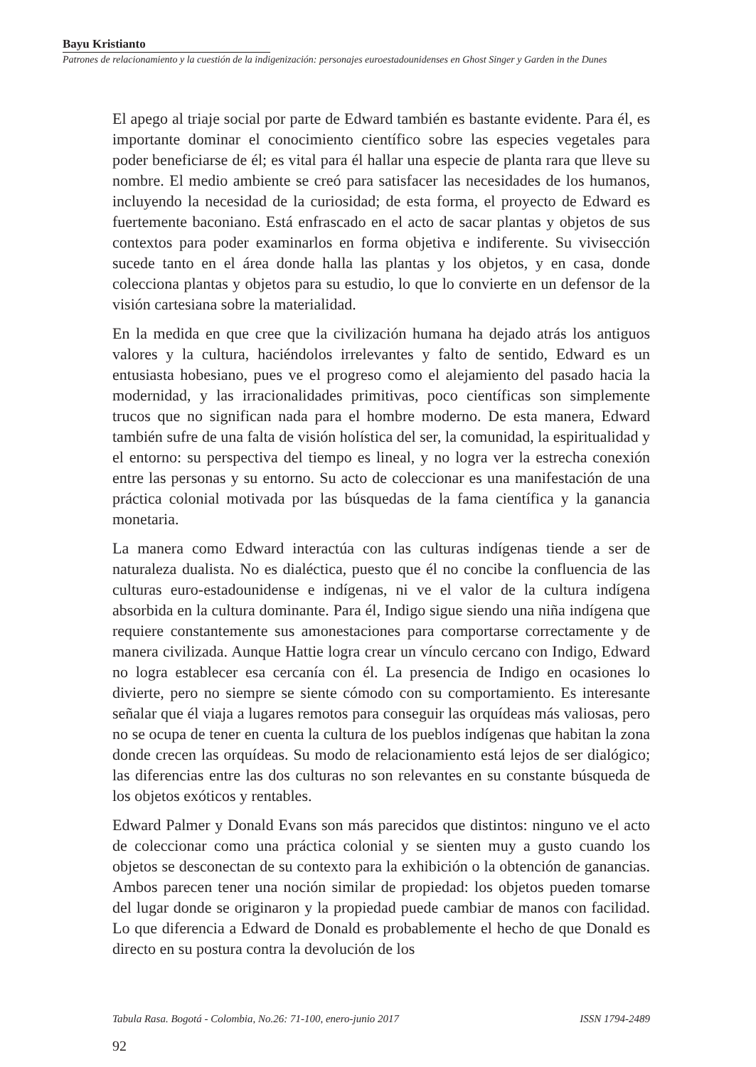Bayu Kristianto
Patrones de relacionamiento y la cuestión de la indigenización: personajes euroestadounidenses en Ghost Singer y Garden in the Dunes
El apego al triaje social por parte de Edward también es bastante evidente. Para él, es importante dominar el conocimiento científico sobre las especies vegetales para poder beneficiarse de él; es vital para él hallar una especie de planta rara que lleve su nombre. El medio ambiente se creó para satisfacer las necesidades de los humanos, incluyendo la necesidad de la curiosidad; de esta forma, el proyecto de Edward es fuertemente baconiano. Está enfrascado en el acto de sacar plantas y objetos de sus contextos para poder examinarlos en forma objetiva e indiferente. Su vivisección sucede tanto en el área donde halla las plantas y los objetos, y en casa, donde colecciona plantas y objetos para su estudio, lo que lo convierte en un defensor de la visión cartesiana sobre la materialidad.
En la medida en que cree que la civilización humana ha dejado atrás los antiguos valores y la cultura, haciéndolos irrelevantes y falto de sentido, Edward es un entusiasta hobesiano, pues ve el progreso como el alejamiento del pasado hacia la modernidad, y las irracionalidades primitivas, poco científicas son simplemente trucos que no significan nada para el hombre moderno. De esta manera, Edward también sufre de una falta de visión holística del ser, la comunidad, la espiritualidad y el entorno: su perspectiva del tiempo es lineal, y no logra ver la estrecha conexión entre las personas y su entorno. Su acto de coleccionar es una manifestación de una práctica colonial motivada por las búsquedas de la fama científica y la ganancia monetaria.
La manera como Edward interactúa con las culturas indígenas tiende a ser de naturaleza dualista. No es dialéctica, puesto que él no concibe la confluencia de las culturas euro-estadounidense e indígenas, ni ve el valor de la cultura indígena absorbida en la cultura dominante. Para él, Indigo sigue siendo una niña indígena que requiere constantemente sus amonestaciones para comportarse correctamente y de manera civilizada. Aunque Hattie logra crear un vínculo cercano con Indigo, Edward no logra establecer esa cercanía con él. La presencia de Indigo en ocasiones lo divierte, pero no siempre se siente cómodo con su comportamiento. Es interesante señalar que él viaja a lugares remotos para conseguir las orquídeas más valiosas, pero no se ocupa de tener en cuenta la cultura de los pueblos indígenas que habitan la zona donde crecen las orquídeas. Su modo de relacionamiento está lejos de ser dialógico; las diferencias entre las dos culturas no son relevantes en su constante búsqueda de los objetos exóticos y rentables.
Edward Palmer y Donald Evans son más parecidos que distintos: ninguno ve el acto de coleccionar como una práctica colonial y se sienten muy a gusto cuando los objetos se desconectan de su contexto para la exhibición o la obtención de ganancias. Ambos parecen tener una noción similar de propiedad: los objetos pueden tomarse del lugar donde se originaron y la propiedad puede cambiar de manos con facilidad. Lo que diferencia a Edward de Donald es probablemente el hecho de que Donald es directo en su postura contra la devolución de los
Tabula Rasa. Bogotá - Colombia, No.26: 71-100, enero-junio 2017 ISSN 1794-2489
92